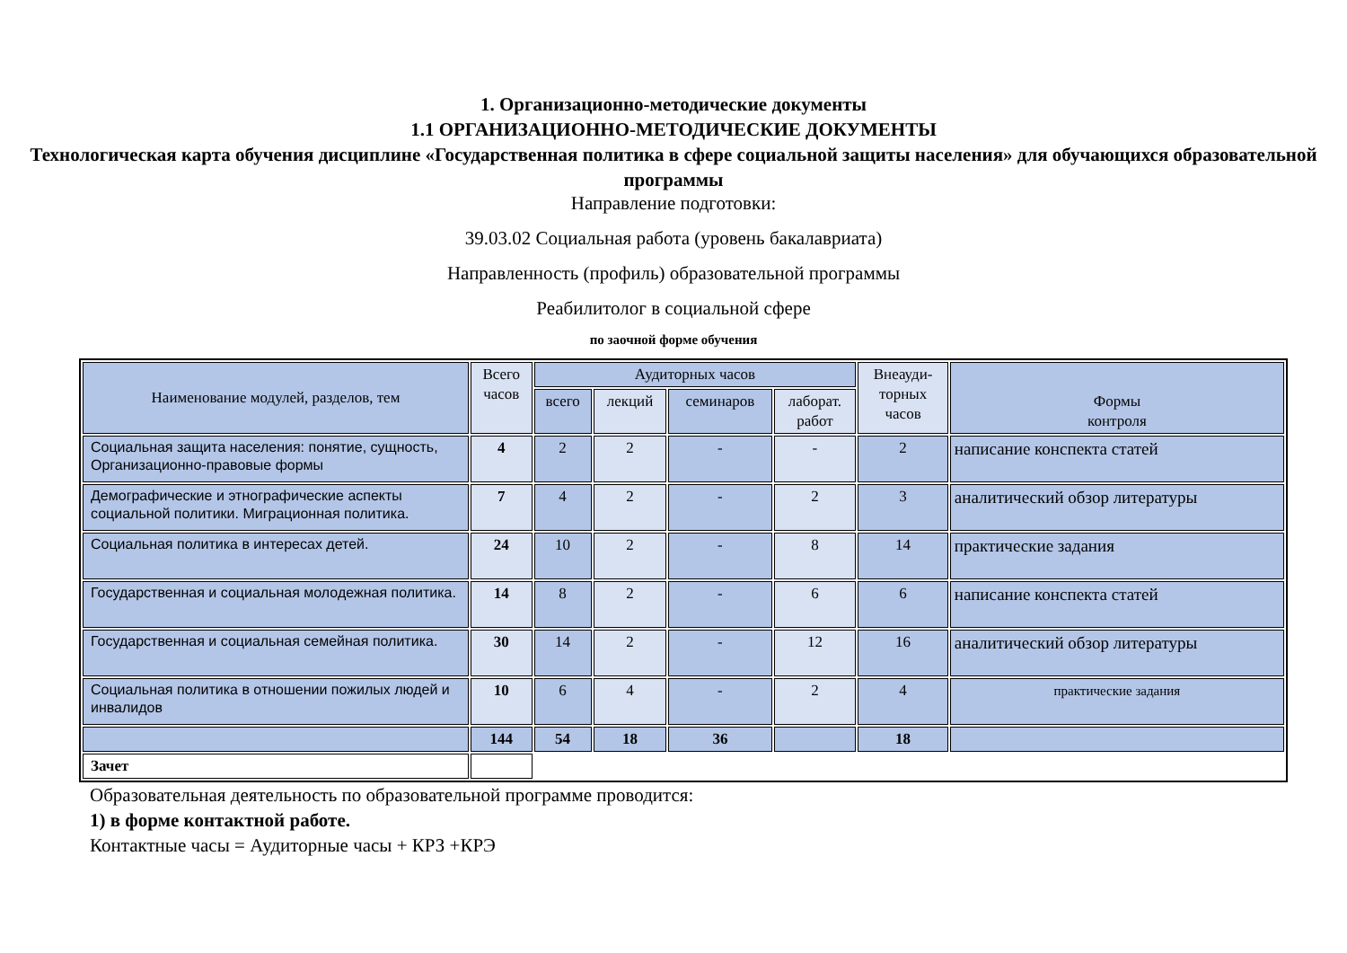1. Организационно-методические документы
1.1 ОРГАНИЗАЦИОННО-МЕТОДИЧЕСКИЕ ДОКУМЕНТЫ
Технологическая карта обучения дисциплине «Государственная политика в сфере социальной защиты населения» для обучающихся образовательной программы
Направление подготовки:
39.03.02 Социальная работа (уровень бакалавриата)
Направленность (профиль) образовательной программы
Реабилитолог в социальной сфере
по заочной форме обучения
| Наименование модулей, разделов, тем | Всего часов | Аудиторных часов | | | | Внеауди- торных часов | Формы контроля |
| --- | --- | --- | --- | --- | --- | --- | --- |
| | | всего | лекций | семинаров | лаборат. работ | | |
| Социальная защита населения: понятие, сущность, Организационно-правовые формы | 4 | 2 | 2 | - | - | 2 | написание конспекта статей |
| Демографические и этнографические аспекты социальной политики. Миграционная политика. | 7 | 4 | 2 | - | 2 | 3 | аналитический обзор литературы |
| Социальная политика в интересах детей. | 24 | 10 | 2 | - | 8 | 14 | практические задания |
| Государственная и социальная молодежная политика. | 14 | 8 | 2 | - | 6 | 6 | написание конспекта статей |
| Государственная и социальная семейная политика. | 30 | 14 | 2 | - | 12 | 16 | аналитический обзор литературы |
| Социальная политика в отношении пожилых людей и инвалидов | 10 | 6 | 4 | - | 2 | 4 | практические задания |
| | 144 | 54 | 18 | 36 | | 18 | |
| Зачет | | | | | | | |
Образовательная деятельность по образовательной программе проводится:
1) в форме контактной работе.
Контактные часы = Аудиторные часы + КРЗ +КРЭ